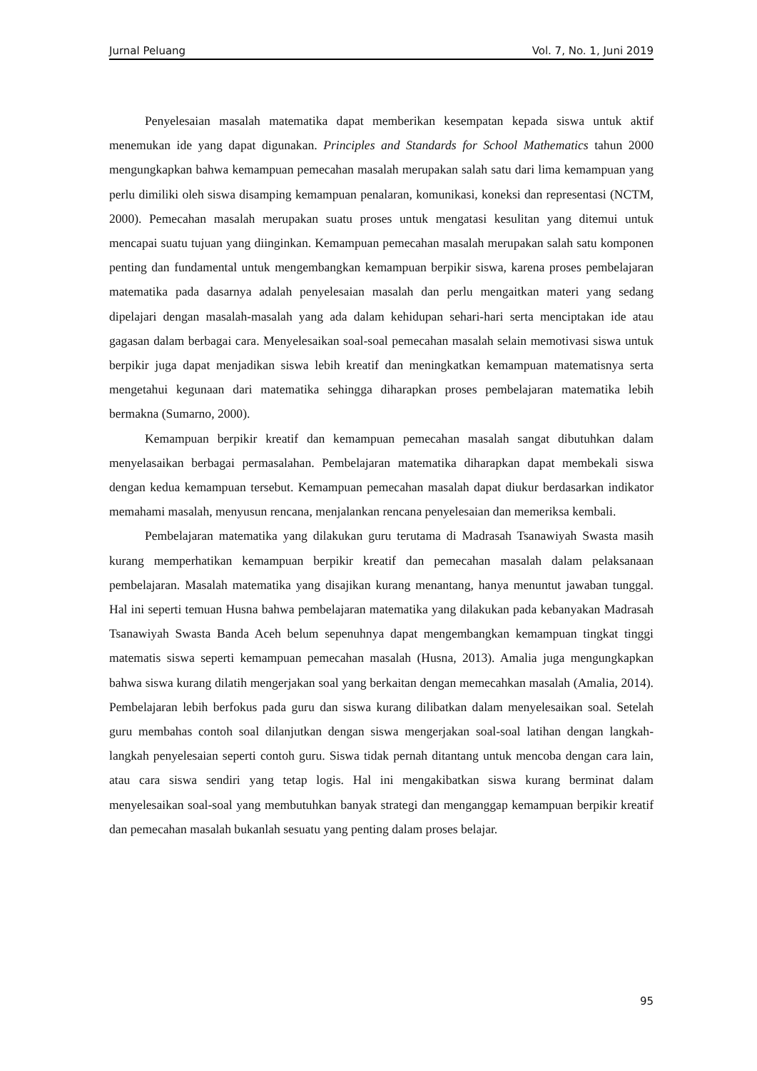Jurnal Peluang Vol. 7, No. 1, Juni 2019
Penyelesaian masalah matematika dapat memberikan kesempatan kepada siswa untuk aktif menemukan ide yang dapat digunakan. Principles and Standards for School Mathematics tahun 2000 mengungkapkan bahwa kemampuan pemecahan masalah merupakan salah satu dari lima kemampuan yang perlu dimiliki oleh siswa disamping kemampuan penalaran, komunikasi, koneksi dan representasi (NCTM, 2000). Pemecahan masalah merupakan suatu proses untuk mengatasi kesulitan yang ditemui untuk mencapai suatu tujuan yang diinginkan. Kemampuan pemecahan masalah merupakan salah satu komponen penting dan fundamental untuk mengembangkan kemampuan berpikir siswa, karena proses pembelajaran matematika pada dasarnya adalah penyelesaian masalah dan perlu mengaitkan materi yang sedang dipelajari dengan masalah-masalah yang ada dalam kehidupan sehari-hari serta menciptakan ide atau gagasan dalam berbagai cara. Menyelesaikan soal-soal pemecahan masalah selain memotivasi siswa untuk berpikir juga dapat menjadikan siswa lebih kreatif dan meningkatkan kemampuan matematisnya serta mengetahui kegunaan dari matematika sehingga diharapkan proses pembelajaran matematika lebih bermakna (Sumarno, 2000).
Kemampuan berpikir kreatif dan kemampuan pemecahan masalah sangat dibutuhkan dalam menyelasaikan berbagai permasalahan. Pembelajaran matematika diharapkan dapat membekali siswa dengan kedua kemampuan tersebut. Kemampuan pemecahan masalah dapat diukur berdasarkan indikator memahami masalah, menyusun rencana, menjalankan rencana penyelesaian dan memeriksa kembali.
Pembelajaran matematika yang dilakukan guru terutama di Madrasah Tsanawiyah Swasta masih kurang memperhatikan kemampuan berpikir kreatif dan pemecahan masalah dalam pelaksanaan pembelajaran. Masalah matematika yang disajikan kurang menantang, hanya menuntut jawaban tunggal. Hal ini seperti temuan Husna bahwa pembelajaran matematika yang dilakukan pada kebanyakan Madrasah Tsanawiyah Swasta Banda Aceh belum sepenuhnya dapat mengembangkan kemampuan tingkat tinggi matematis siswa seperti kemampuan pemecahan masalah (Husna, 2013). Amalia juga mengungkapkan bahwa siswa kurang dilatih mengerjakan soal yang berkaitan dengan memecahkan masalah (Amalia, 2014). Pembelajaran lebih berfokus pada guru dan siswa kurang dilibatkan dalam menyelesaikan soal. Setelah guru membahas contoh soal dilanjutkan dengan siswa mengerjakan soal-soal latihan dengan langkah-langkah penyelesaian seperti contoh guru. Siswa tidak pernah ditantang untuk mencoba dengan cara lain, atau cara siswa sendiri yang tetap logis. Hal ini mengakibatkan siswa kurang berminat dalam menyelesaikan soal-soal yang membutuhkan banyak strategi dan menganggap kemampuan berpikir kreatif dan pemecahan masalah bukanlah sesuatu yang penting dalam proses belajar.
95